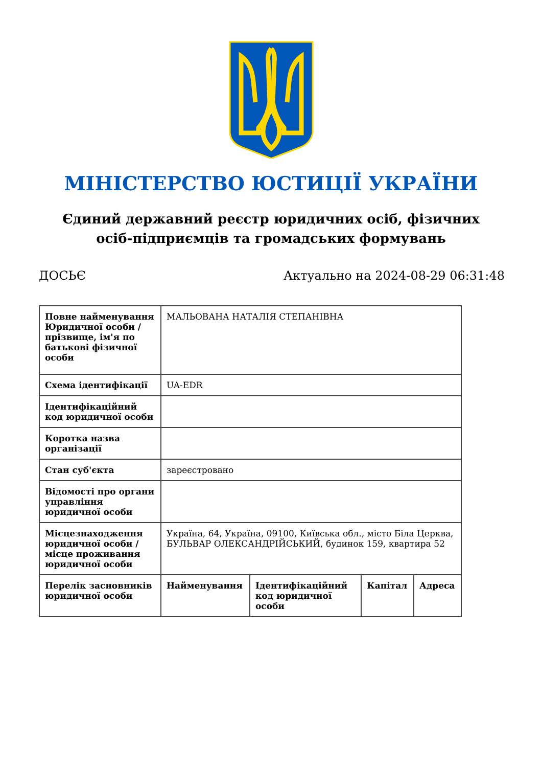МІНІСТЕРСТВО ЮСТИЦІЇ УКРАЇНИ
Єдиний державний реєстр юридичних осіб, фізичних осіб-підприємців та громадських формувань
ДОСЬЄ Актуально на 2024-08-29 06:31:48
| Повне найменування Юридичної особи / прізвище, ім'я по батькові фізичної особи | МАЛЬОВАНА НАТАЛІЯ СТЕПАНІВНА | | | |
| Схема ідентифікації | UA-EDR | | | |
| Ідентифікаційний код юридичної особи | | | | |
| Коротка назва організації | | | | |
| Стан суб'єкта | зареєстровано | | | |
| Відомості про органи управління юридичної особи | | | | |
| Місцезнаходження юридичної особи / місце проживання юридичної особи | Україна, 64, Україна, 09100, Київська обл., місто Біла Церква, БУЛЬВАР ОЛЕКСАНДРІЙСЬКИЙ, будинок 159, квартира 52 | | | |
| Перелік засновників юридичної особи | Найменування | Ідентифікаційний код юридичної особи | Капітал | Адреса |